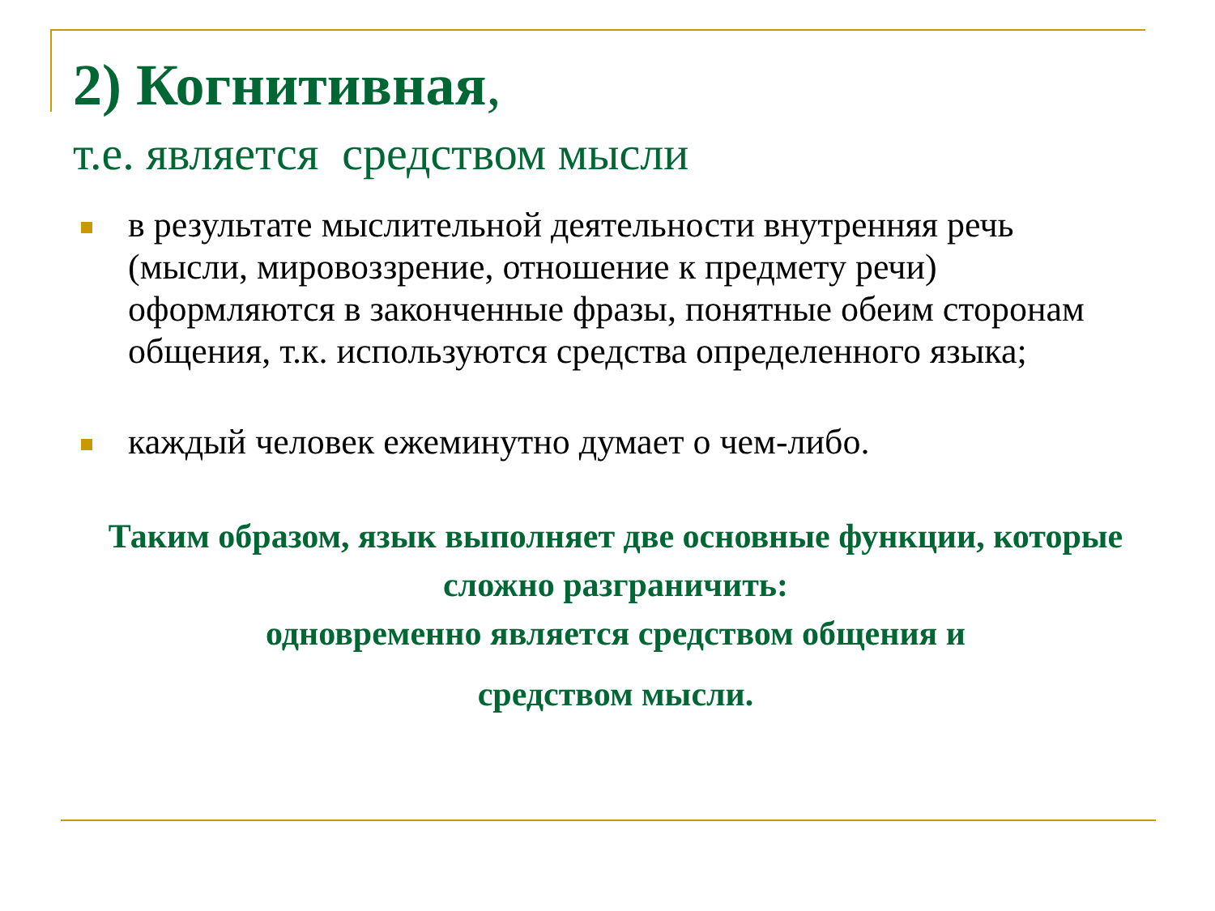2) Когнитивная,
т.е. является средством мысли
в результате мыслительной деятельности внутренняя речь (мысли, мировоззрение, отношение к предмету речи) оформляются в законченные фразы, понятные обеим сторонам общения, т.к. используются средства определенного языка;
каждый человек ежеминутно думает о чем-либо.
Таким образом, язык выполняет две основные функции, которые сложно разграничить:
одновременно является средством общения и
средством мысли.